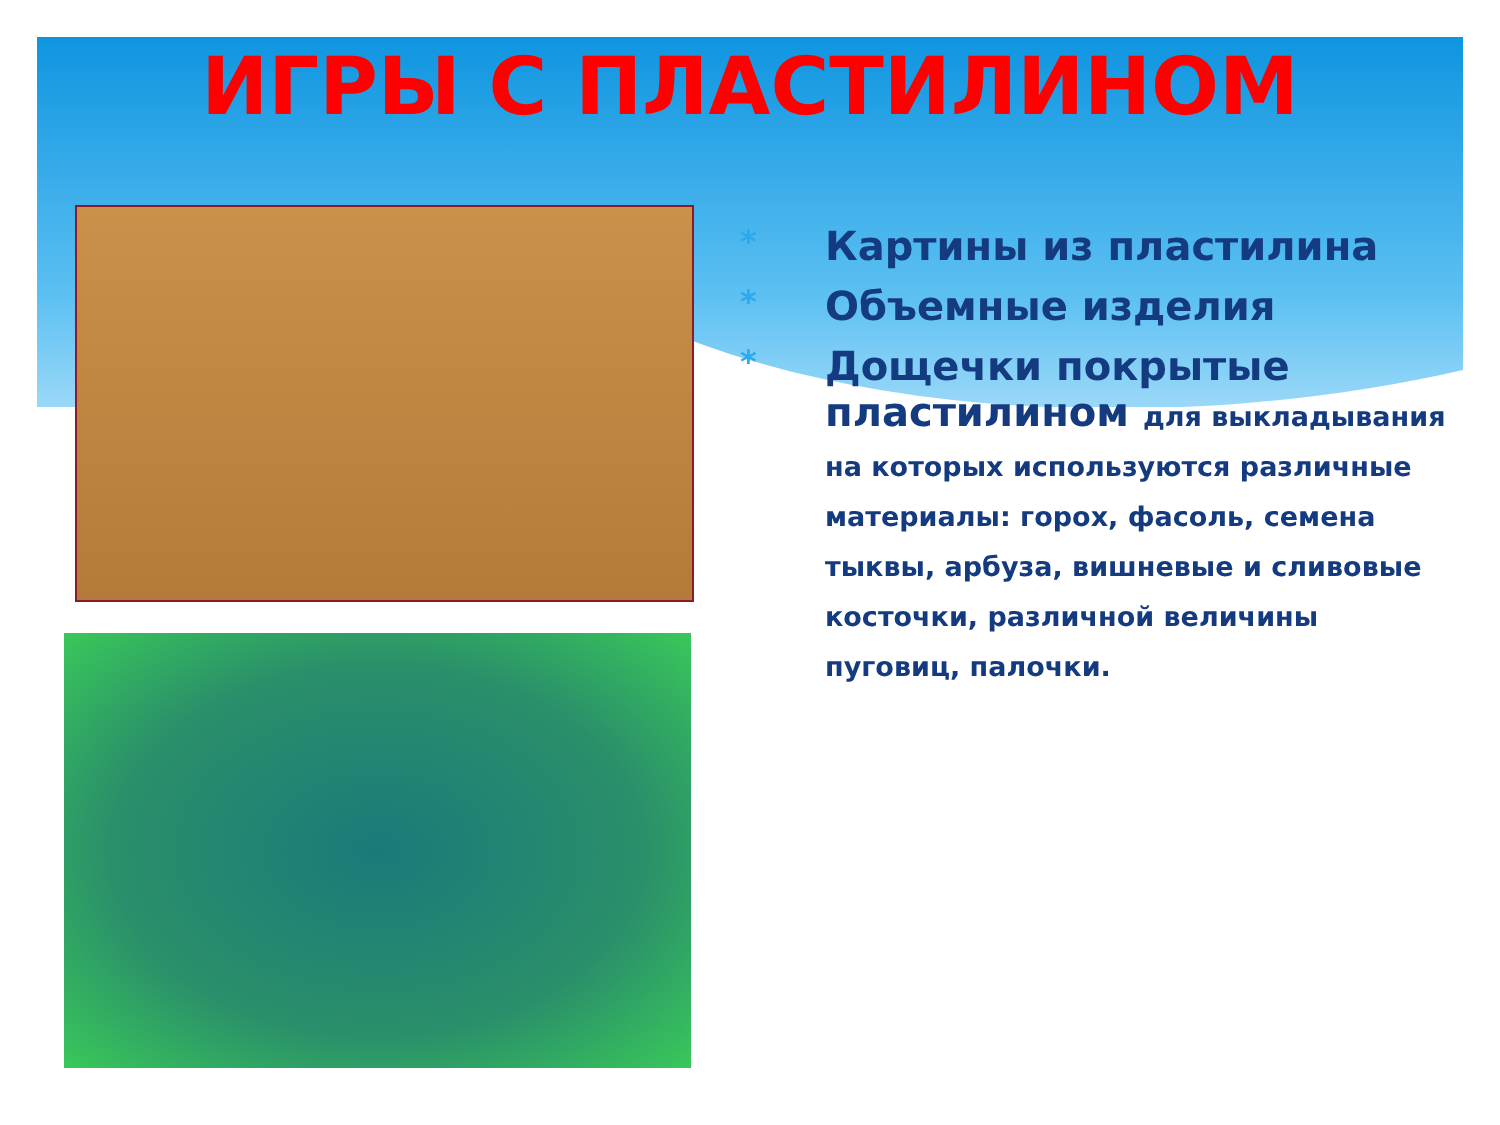ИГРЫ С ПЛАСТИЛИНОМ
* Картины из пластилина
* Объемные изделия
* Дощечки покрытые пластилином для выкладывания на которых используются различные материалы: горох, фасоль, семена тыквы, арбуза, вишневые и сливовые косточки, различной величины пуговиц, палочки.